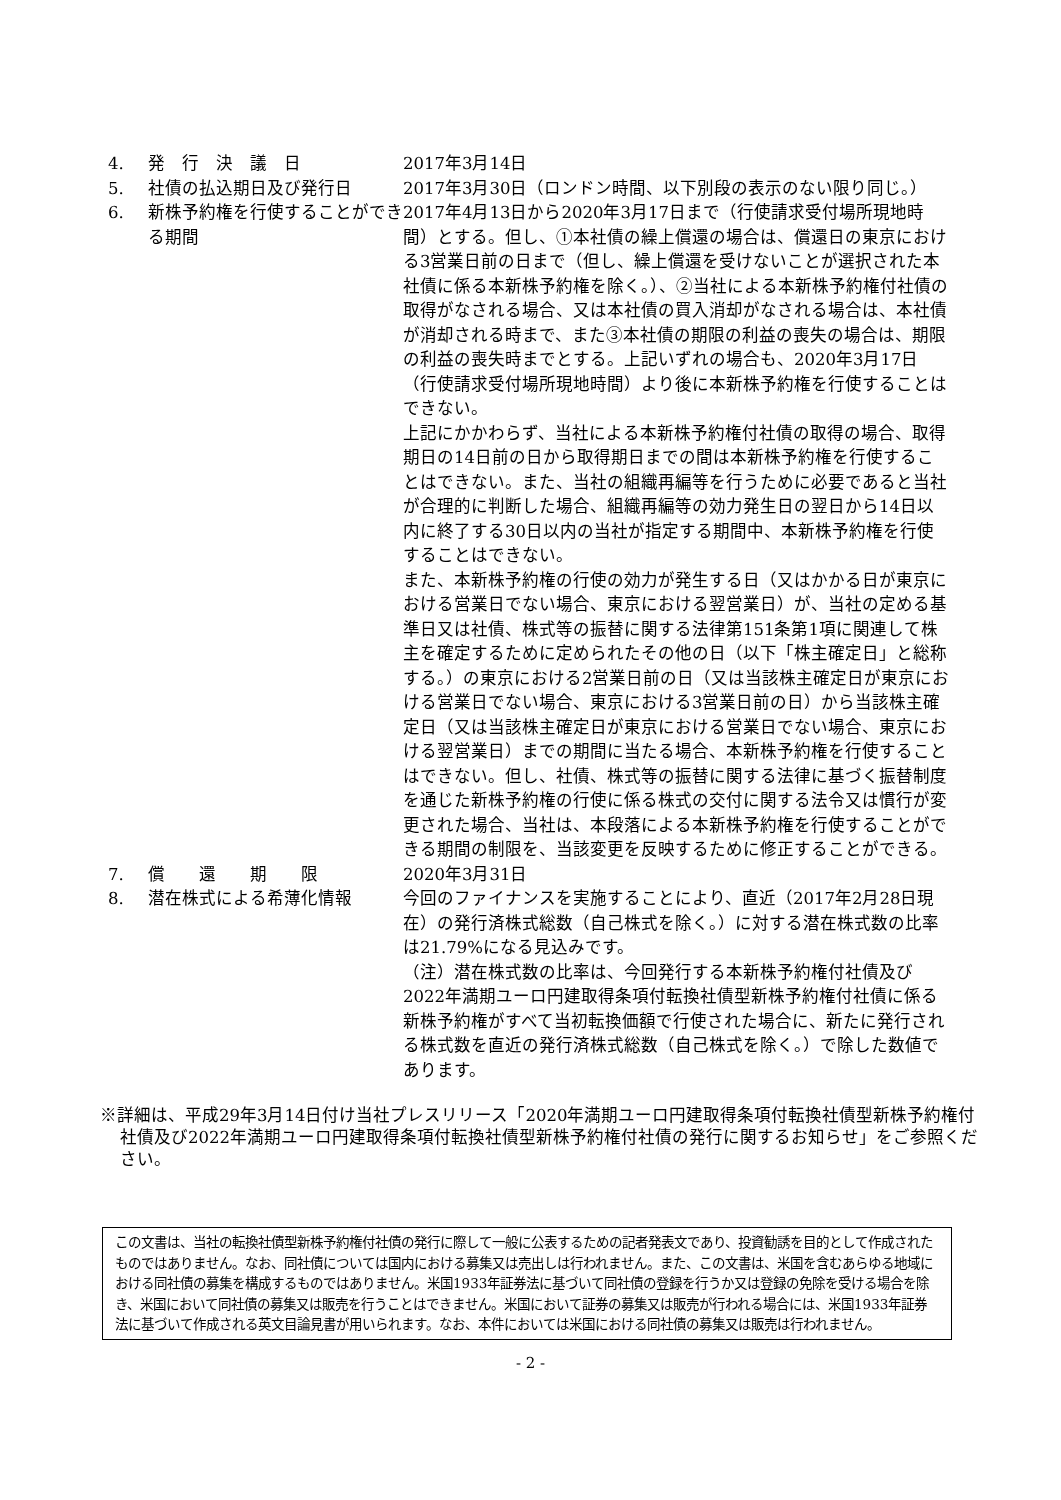| 4. | 発 行 決 議 日 | 2017年3月14日 |
| 5. | 社債の払込期日及び発行日 | 2017年3月30日（ロンドン時間、以下別段の表示のない限り同じ。） |
| 6. | 新株予約権を行使することができる期間 | 2017年4月13日から2020年3月17日まで（行使請求受付場所現地時間）とする。但し、①本社債の繰上償還の場合は、償還日の東京における3営業日前の日まで（但し、繰上償還を受けないことが選択された本社債に係る本新株予約権を除く。）、②当社による本新株予約権付社債の取得がなされる場合、又は本社債の買入消却がなされる場合は、本社債が消却される時まで、また③本社債の期限の利益の喪失の場合は、期限の利益の喪失時までとする。上記いずれの場合も、2020年3月17日（行使請求受付場所現地時間）より後に本新株予約権を行使することはできない。 上記にかかわらず、当社による本新株予約権付社債の取得の場合、取得期日の14日前の日から取得期日までの間は本新株予約権を行使することはできない。また、当社の組織再編等を行うために必要であると当社が合理的に判断した場合、組織再編等の効力発生日の翌日から14日以内に終了する30日以内の当社が指定する期間中、本新株予約権を行使することはできない。 また、本新株予約権の行使の効力が発生する日（又はかかる日が東京における営業日でない場合、東京における翌営業日）が、当社の定める基準日又は社債、株式等の振替に関する法律第151条第1項に関連して株主を確定するために定められたその他の日（以下「株主確定日」と総称する。）の東京における2営業日前の日（又は当該株主確定日が東京における営業日でない場合、東京における3営業日前の日）から当該株主確定日（又は当該株主確定日が東京における営業日でない場合、東京における翌営業日）までの期間に当たる場合、本新株予約権を行使することはできない。但し、社債、株式等の振替に関する法律に基づく振替制度を通じた新株予約権の行使に係る株式の交付に関する法令又は慣行が変更された場合、当社は、本段落による本新株予約権を行使することができる期間の制限を、当該変更を反映するために修正することができる。 |
| 7. | 償 還 期 限 | 2020年3月31日 |
| 8. | 潜在株式による希薄化情報 | 今回のファイナンスを実施することにより、直近（2017年2月28日現在）の発行済株式総数（自己株式を除く。）に対する潜在株式数の比率は21.79%になる見込みです。 （注）潜在株式数の比率は、今回発行する本新株予約権付社債及び2022年満期ユーロ円建取得条項付転換社債型新株予約権付社債に係る新株予約権がすべて当初転換価額で行使された場合に、新たに発行される株式数を直近の発行済株式総数（自己株式を除く。）で除した数値であります。 |
※詳細は、平成29年3月14日付け当社プレスリリース「2020年満期ユーロ円建取得条項付転換社債型新株予約権付社債及び2022年満期ユーロ円建取得条項付転換社債型新株予約権付社債の発行に関するお知らせ」をご参照ください。
この文書は、当社の転換社債型新株予約権付社債の発行に際して一般に公表するための記者発表文であり、投資勧誘を目的として作成されたものではありません。なお、同社債については国内における募集又は売出しは行われません。また、この文書は、米国を含むあらゆる地域における同社債の募集を構成するものではありません。米国1933年証券法に基づいて同社債の登録を行うか又は登録の免除を受ける場合を除き、米国において同社債の募集又は販売を行うことはできません。米国において証券の募集又は販売が行われる場合には、米国1933年証券法に基づいて作成される英文目論見書が用いられます。なお、本件においては米国における同社債の募集又は販売は行われません。
- 2 -